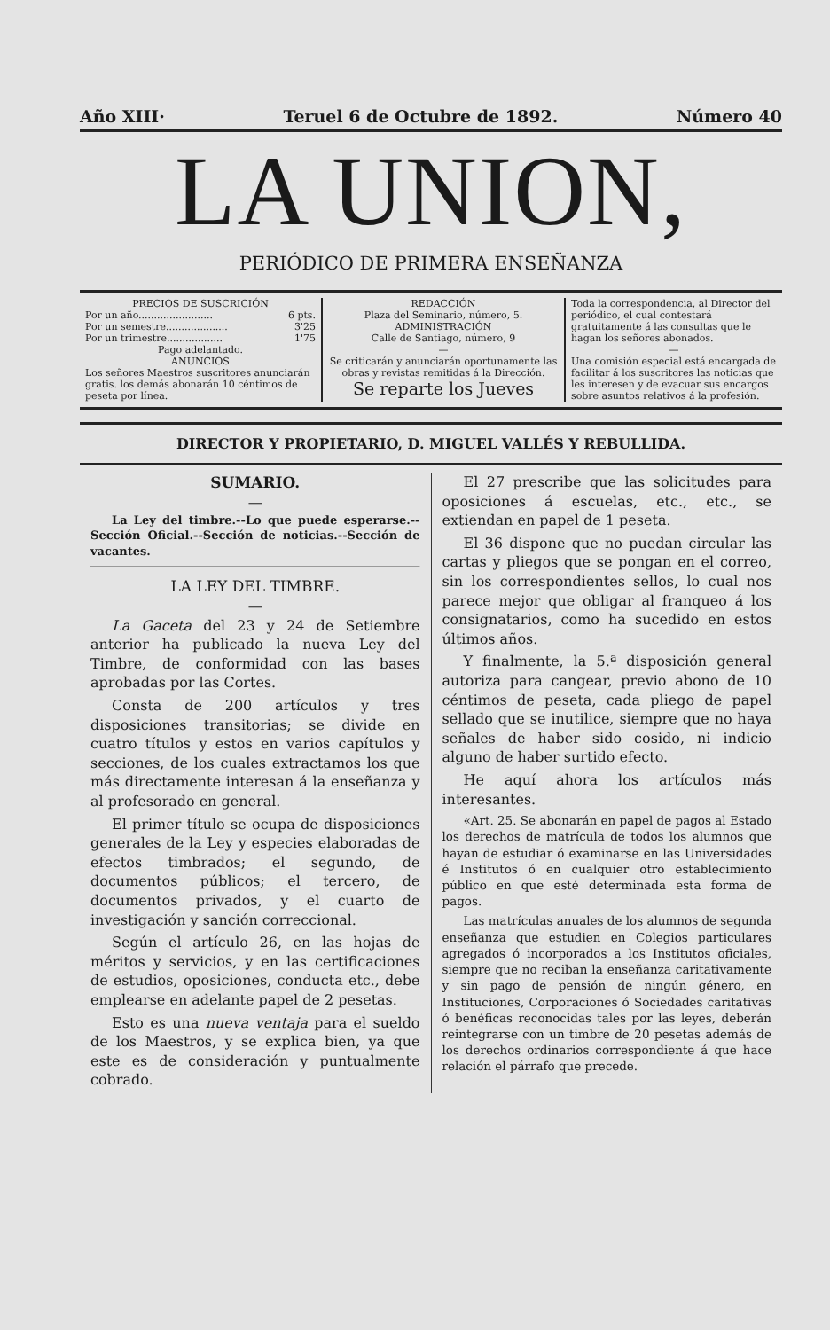Año XIII· Teruel 6 de Octubre de 1892. Número 40
LA UNION,
PERIÓDICO DE PRIMERA ENSEÑANZA
PRECIOS DE SUSCRICIÓN
Por un año........................ 6 pts.
Por un semestre.................... 3'25
Por un trimestre.................. 1'75
Pago adelantado.
ANUNCIOS
Los señores Maestros suscritores anunciarán gratis. los demás abonarán 10 céntimos de peseta por línea.
REDACCIÓN
Plaza del Seminario, número, 5.
ADMINISTRACIÓN
Calle de Santiago, número, 9
—
Se criticarán y anunciarán oportunamente las obras y revistas remitidas á la Dirección.
Se reparte los Jueves
Toda la correspondencia, al Director del periódico, el cual contestará gratuitamente á las consultas que le hagan los señores abonados.
—
Una comisión especial está encargada de facilitar á los suscritores las noticias que les interesen y de evacuar sus encargos sobre asuntos relativos á la profesión.
DIRECTOR Y PROPIETARIO, D. MIGUEL VALLÉS Y REBULLIDA.
SUMARIO.
—
La Ley del timbre.--Lo que puede esperarse.--Sección Oficial.--Sección de noticias.--Sección de vacantes.
LA LEY DEL TIMBRE.
—
La Gaceta del 23 y 24 de Setiembre anterior ha publicado la nueva Ley del Timbre, de conformidad con las bases aprobadas por las Cortes.
Consta de 200 artículos y tres disposiciones transitorias; se divide en cuatro títulos y estos en varios capítulos y secciones, de los cuales extractamos los que más directamente interesan á la enseñanza y al profesorado en general.
El primer título se ocupa de disposiciones generales de la Ley y especies elaboradas de efectos timbrados; el segundo, de documentos públicos; el tercero, de documentos privados, y el cuarto de investigación y sanción correccional.
Según el artículo 26, en las hojas de méritos y servicios, y en las certificaciones de estudios, oposiciones, conducta etc., debe emplearse en adelante papel de 2 pesetas.
Esto es una nueva ventaja para el sueldo de los Maestros, y se explica bien, ya que este es de consideración y puntualmente cobrado.
El 27 prescribe que las solicitudes para oposiciones á escuelas, etc., etc., se extiendan en papel de 1 peseta.
El 36 dispone que no puedan circular las cartas y pliegos que se pongan en el correo, sin los correspondientes sellos, lo cual nos parece mejor que obligar al franqueo á los consignatarios, como ha sucedido en estos últimos años.
Y finalmente, la 5.ª disposición general autoriza para cangear, previo abono de 10 céntimos de peseta, cada pliego de papel sellado que se inutilice, siempre que no haya señales de haber sido cosido, ni indicio alguno de haber surtido efecto.
He aquí ahora los artículos más interesantes.
«Art. 25. Se abonarán en papel de pagos al Estado los derechos de matrícula de todos los alumnos que hayan de estudiar ó examinarse en las Universidades é Institutos ó en cualquier otro establecimiento público en que esté determinada esta forma de pagos.
Las matrículas anuales de los alumnos de segunda enseñanza que estudien en Colegios particulares agregados ó incorporados a los Institutos oficiales, siempre que no reciban la enseñanza caritativamente y sin pago de pensión de ningún género, en Instituciones, Corporaciones ó Sociedades caritativas ó benéficas reconocidas tales por las leyes, deberán reintegrarse con un timbre de 20 pesetas además de los derechos ordinarios correspondiente á que hace relación el párrafo que precede.